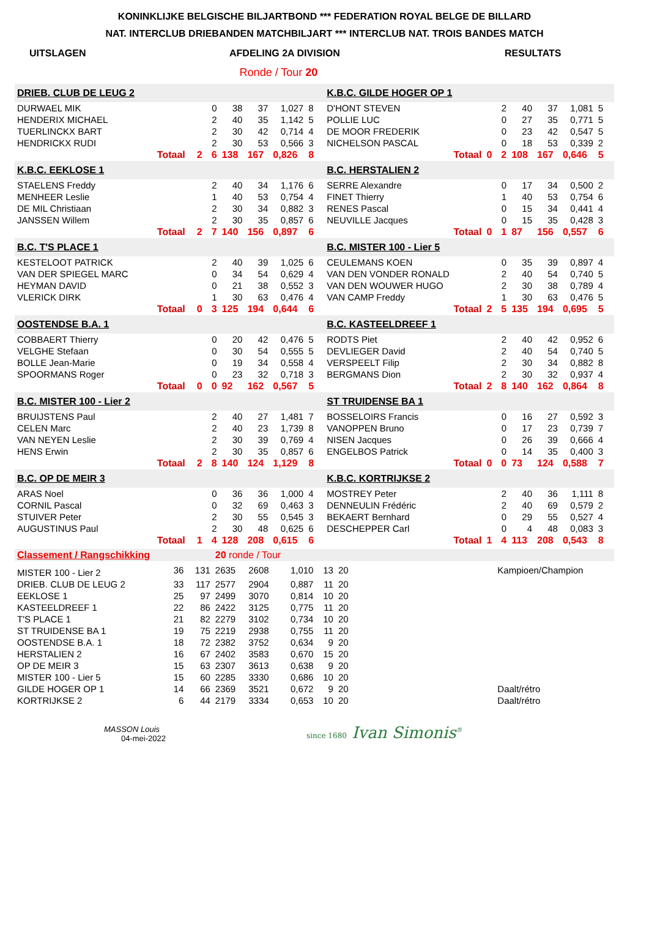KONINKLIJKE BELGISCHE BILJARTBOND *** FEDERATION ROYAL BELGE DE BILLARD
NAT. INTERCLUB DRIEBANDEN MATCHBILJART *** INTERCLUB NAT. TROIS BANDES MATCH
UITSLAGEN AFDELING 2A DIVISION RESULTATS
Ronde / Tour 20
| DRIEB. CLUB DE LEUG 2 | | | | | | | | | K.B.C. GILDE HOGER OP 1 | | | | | | | | |
| DURWAEL MIK | | | 0 | 38 | 37 | 1,027 | 8 | | D'HONT STEVEN | | | 2 | 40 | 37 | 1,081 | 5 | |
| HENDERIX MICHAEL | | | 2 | 40 | 35 | 1,142 | 5 | | POLLIE LUC | | | 0 | 27 | 35 | 0,771 | 5 | |
| TUERLINCKX BART | | | 2 | 30 | 42 | 0,714 | 4 | | DE MOOR FREDERIK | | | 0 | 23 | 42 | 0,547 | 5 | |
| HENDRICKX RUDI | | | 2 | 30 | 53 | 0,566 | 3 | | NICHELSON PASCAL | | | 0 | 18 | 53 | 0,339 | 2 | |
| | Totaal | 2 | 6 | 138 | 167 | 0,826 | 8 | | Totaal | | 0 | 2 | 108 | 167 | 0,646 | 5 | |
| K.B.C. EEKLOSE 1 | | | | | | | | | B.C. HERSTALIEN 2 | | | | | | | | |
| STAELENS Freddy | | | 2 | 40 | 34 | 1,176 | 6 | | SERRE Alexandre | | | 0 | 17 | 34 | 0,500 | 2 | |
| MENHEER Leslie | | | 1 | 40 | 53 | 0,754 | 4 | | FINET Thierry | | | 1 | 40 | 53 | 0,754 | 6 | |
| DE MIL Christiaan | | | 2 | 30 | 34 | 0,882 | 3 | | RENES Pascal | | | 0 | 15 | 34 | 0,441 | 4 | |
| JANSSEN Willem | | | 2 | 30 | 35 | 0,857 | 6 | | NEUVILLE Jacques | | | 0 | 15 | 35 | 0,428 | 3 | |
| | Totaal | 2 | 7 | 140 | 156 | 0,897 | 6 | | Totaal | | 0 | 1 | 87 | 156 | 0,557 | 6 | |
| B.C. T'S PLACE 1 | | | | | | | | | B.C. MISTER 100 - Lier 5 | | | | | | | | |
| KESTELOOT PATRICK | | | 2 | 40 | 39 | 1,025 | 6 | | CEULEMANS KOEN | | | 0 | 35 | 39 | 0,897 | 4 | |
| VAN DER SPIEGEL MARC | | | 0 | 34 | 54 | 0,629 | 4 | | VAN DEN VONDER RONALD | | | 2 | 40 | 54 | 0,740 | 5 | |
| HEYMAN DAVID | | | 0 | 21 | 38 | 0,552 | 3 | | VAN DEN WOUWER HUGO | | | 2 | 30 | 38 | 0,789 | 4 | |
| VLERICK DIRK | | | 1 | 30 | 63 | 0,476 | 4 | | VAN CAMP Freddy | | | 1 | 30 | 63 | 0,476 | 5 | |
| | Totaal | 0 | 3 | 125 | 194 | 0,644 | 6 | | Totaal | | 2 | 5 | 135 | 194 | 0,695 | 5 | |
| OOSTENDSE B.A. 1 | | | | | | | | | B.C. KASTEELDREEF 1 | | | | | | | | |
| COBBAERT Thierry | | | 0 | 20 | 42 | 0,476 | 5 | | RODTS Piet | | | 2 | 40 | 42 | 0,952 | 6 | |
| VELGHE Stefaan | | | 0 | 30 | 54 | 0,555 | 5 | | DEVLIEGER David | | | 2 | 40 | 54 | 0,740 | 5 | |
| BOLLE Jean-Marie | | | 0 | 19 | 34 | 0,558 | 4 | | VERSPEELT Filip | | | 2 | 30 | 34 | 0,882 | 8 | |
| SPOORMANS Roger | | | 0 | 23 | 32 | 0,718 | 3 | | BERGMANS Dion | | | 2 | 30 | 32 | 0,937 | 4 | |
| | Totaal | 0 | 0 | 92 | 162 | 0,567 | 5 | | Totaal | | 2 | 8 | 140 | 162 | 0,864 | 8 | |
| B.C. MISTER 100 - Lier 2 | | | | | | | | | ST TRUIDENSE BA 1 | | | | | | | | |
| BRUIJSTENS Paul | | | 2 | 40 | 27 | 1,481 | 7 | | BOSSELOIRS Francis | | | 0 | 16 | 27 | 0,592 | 3 | |
| CELEN Marc | | | 2 | 40 | 23 | 1,739 | 8 | | VANOPPEN Bruno | | | 0 | 17 | 23 | 0,739 | 7 | |
| VAN NEYEN Leslie | | | 2 | 30 | 39 | 0,769 | 4 | | NISEN Jacques | | | 0 | 26 | 39 | 0,666 | 4 | |
| HENS Erwin | | | 2 | 30 | 35 | 0,857 | 6 | | ENGELBOS Patrick | | | 0 | 14 | 35 | 0,400 | 3 | |
| | Totaal | 2 | 8 | 140 | 124 | 1,129 | 8 | | Totaal | | 0 | 0 | 73 | 124 | 0,588 | 7 | |
| B.C. OP DE MEIR 3 | | | | | | | | | K.B.C. KORTRIJKSE 2 | | | | | | | | |
| ARAS Noel | | | 0 | 36 | 36 | 1,000 | 4 | | MOSTREY Peter | | | 2 | 40 | 36 | 1,111 | 8 | |
| CORNIL Pascal | | | 0 | 32 | 69 | 0,463 | 3 | | DENNEULIN Frédéric | | | 2 | 40 | 69 | 0,579 | 2 | |
| STUIVER Peter | | | 2 | 30 | 55 | 0,545 | 3 | | BEKAERT Bernhard | | | 0 | 29 | 55 | 0,527 | 4 | |
| AUGUSTINUS Paul | | | 2 | 30 | 48 | 0,625 | 6 | | DESCHEPPER Carl | | | 0 | 4 | 48 | 0,083 | 3 | |
| | Totaal | 1 | 4 | 128 | 208 | 0,615 | 6 | | Totaal | | 1 | 4 | 113 | 208 | 0,543 | 8 | |
| Classement / Rangschikking | | | 20 ronde / Tour | | | | | | |
| MISTER 100 - Lier 2 | 36 | 131 | 2635 | 2608 | 1,010 | 13 | 20 | | Kampioen/Champion |
| DRIEB. CLUB DE LEUG 2 | 33 | 117 | 2577 | 2904 | 0,887 | 11 | 20 | | |
| EEKLOSE 1 | 25 | 97 | 2499 | 3070 | 0,814 | 10 | 20 | | |
| KASTEELDREEF 1 | 22 | 86 | 2422 | 3125 | 0,775 | 11 | 20 | | |
| T'S PLACE 1 | 21 | 82 | 2279 | 3102 | 0,734 | 10 | 20 | | |
| ST TRUIDENSE BA 1 | 19 | 75 | 2219 | 2938 | 0,755 | 11 | 20 | | |
| OOSTENDSE B.A. 1 | 18 | 72 | 2382 | 3752 | 0,634 | 9 | 20 | | |
| HERSTALIEN 2 | 16 | 67 | 2402 | 3583 | 0,670 | 15 | 20 | | |
| OP DE MEIR 3 | 15 | 63 | 2307 | 3613 | 0,638 | 9 | 20 | | |
| MISTER 100 - Lier 5 | 15 | 60 | 2285 | 3330 | 0,686 | 10 | 20 | | |
| GILDE HOGER OP 1 | 14 | 66 | 2369 | 3521 | 0,672 | 9 | 20 | | Daalt/rétro |
| KORTRIJKSE 2 | 6 | 44 | 2179 | 3334 | 0,653 | 10 | 20 | | Daalt/rétro |
MASSON Louis
04-mei-2022
since 1680 Ivan Simonis<sup>®</sup>